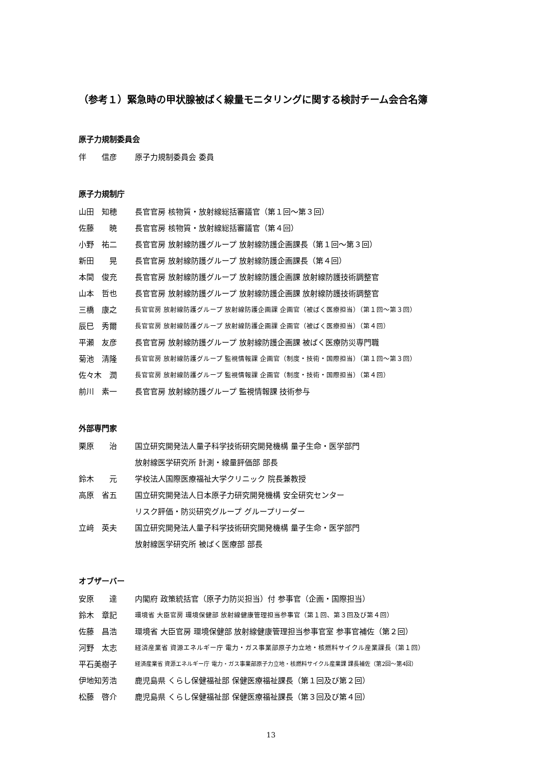（参考１）緊急時の甲状腺被ばく線量モニタリングに関する検討チーム会合名簿
原子力規制委員会
伴　　信彦 原子力規制委員会 委員
原子力規制庁
山田　知穂 長官官房 核物質・放射線総括審議官（第１回～第３回）
佐藤　　暁 長官官房 核物質・放射線総括審議官（第４回）
小野　祐二 長官官房 放射線防護グループ 放射線防護企画課長（第１回～第３回）
新田　　晃 長官官房 放射線防護グループ 放射線防護企画課長（第４回）
本間　俊充 長官官房 放射線防護グループ 放射線防護企画課 放射線防護技術調整官
山本　哲也 長官官房 放射線防護グループ 放射線防護企画課 放射線防護技術調整官
三橋　康之
長官官房 放射線防護グループ 放射線防護企画課 企画官（被ばく医療担当）（第１回～第３回）
辰巳　秀爾
長官官房 放射線防護グループ 放射線防護企画課 企画官（被ばく医療担当）（第４回）
平瀬　友彦 長官官房 放射線防護グループ 放射線防護企画課 被ばく医療防災専門職
菊池　清隆
長官官房 放射線防護グループ 監視情報課 企画官（制度・技術・国際担当）（第１回～第３回）
佐々木　潤
長官官房 放射線防護グループ 監視情報課 企画官（制度・技術・国際担当）（第４回）
前川　素一 長官官房 放射線防護グループ 監視情報課 技術参与
外部専門家
栗原　　治 国立研究開発法人量子科学技術研究開発機構 量子生命・医学部門
放射線医学研究所 計測・線量評価部 部長
鈴木　　元 学校法人国際医療福祉大学クリニック 院長兼教授
高原　省五 国立研究開発法人日本原子力研究開発機構 安全研究センター
リスク評価・防災研究グループ グループリーダー
立﨑　英夫 国立研究開発法人量子科学技術研究開発機構 量子生命・医学部門
放射線医学研究所 被ばく医療部 部長
オブザーバー
安原　　達 内閣府 政策統括官（原子力防災担当）付 参事官（企画・国際担当）
鈴木　章記
環境省 大臣官房 環境保健部 放射線健康管理担当参事官（第１回、第３回及び第４回）
佐藤　昌浩 環境省 大臣官房 環境保健部 放射線健康管理担当参事官室 参事官補佐（第２回）
河野　太志
経済産業省 資源エネルギー庁 電力・ガス事業部原子力立地・核燃料サイクル産業課長（第１回）
平石美樹子
経済産業省 資源エネルギー庁 電力・ガス事業部原子力立地・核燃料サイクル産業課 課長補佐（第2回～第4回）
伊地知芳浩 鹿児島県 くらし保健福祉部 保健医療福祉課長（第１回及び第２回）
松藤　啓介 鹿児島県 くらし保健福祉部 保健医療福祉課長（第３回及び第４回）
13